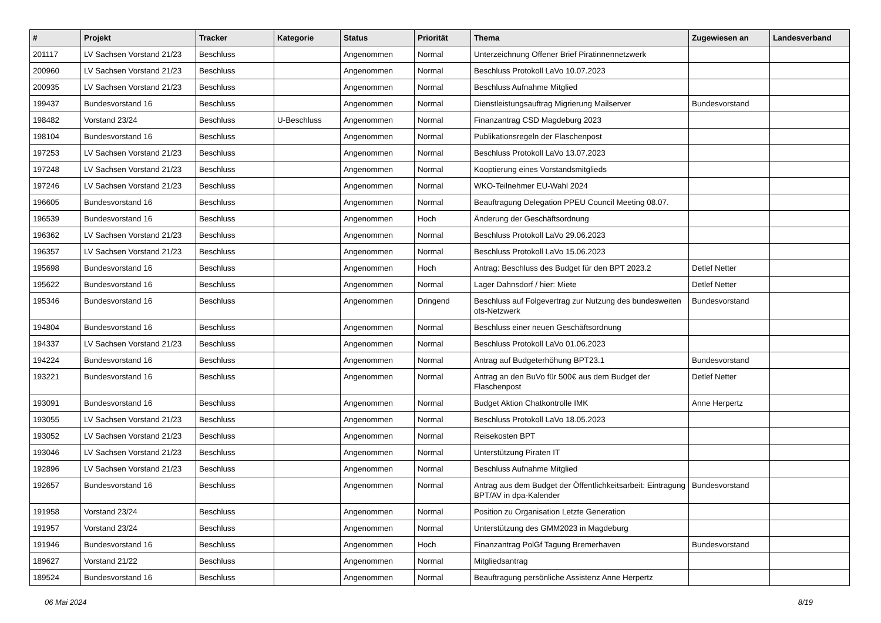| # | Projekt | Tracker | Kategorie | Status | Priorität | Thema | Zugewiesen an | Landesverband |
| --- | --- | --- | --- | --- | --- | --- | --- | --- |
| 201117 | LV Sachsen Vorstand 21/23 | Beschluss | | Angenommen | Normal | Unterzeichnung Offener Brief Piratinnennetzwerk | | |
| 200960 | LV Sachsen Vorstand 21/23 | Beschluss | | Angenommen | Normal | Beschluss Protokoll LaVo 10.07.2023 | | |
| 200935 | LV Sachsen Vorstand 21/23 | Beschluss | | Angenommen | Normal | Beschluss Aufnahme Mitglied | | |
| 199437 | Bundesvorstand 16 | Beschluss | | Angenommen | Normal | Dienstleistungsauftrag Migrierung Mailserver | Bundesvorstand | |
| 198482 | Vorstand 23/24 | Beschluss | U-Beschluss | Angenommen | Normal | Finanzantrag CSD Magdeburg 2023 | | |
| 198104 | Bundesvorstand 16 | Beschluss | | Angenommen | Normal | Publikationsregeln der Flaschenpost | | |
| 197253 | LV Sachsen Vorstand 21/23 | Beschluss | | Angenommen | Normal | Beschluss Protokoll LaVo 13.07.2023 | | |
| 197248 | LV Sachsen Vorstand 21/23 | Beschluss | | Angenommen | Normal | Kooptierung eines Vorstandsmitglieds | | |
| 197246 | LV Sachsen Vorstand 21/23 | Beschluss | | Angenommen | Normal | WKO-Teilnehmer EU-Wahl 2024 | | |
| 196605 | Bundesvorstand 16 | Beschluss | | Angenommen | Normal | Beauftragung Delegation PPEU Council Meeting 08.07. | | |
| 196539 | Bundesvorstand 16 | Beschluss | | Angenommen | Hoch | Änderung der Geschäftsordnung | | |
| 196362 | LV Sachsen Vorstand 21/23 | Beschluss | | Angenommen | Normal | Beschluss Protokoll LaVo 29.06.2023 | | |
| 196357 | LV Sachsen Vorstand 21/23 | Beschluss | | Angenommen | Normal | Beschluss Protokoll LaVo 15.06.2023 | | |
| 195698 | Bundesvorstand 16 | Beschluss | | Angenommen | Hoch | Antrag: Beschluss des Budget für den BPT 2023.2 | Detlef Netter | |
| 195622 | Bundesvorstand 16 | Beschluss | | Angenommen | Normal | Lager Dahnsdorf / hier: Miete | Detlef Netter | |
| 195346 | Bundesvorstand 16 | Beschluss | | Angenommen | Dringend | Beschluss auf Folgevertrag zur Nutzung des bundesweiten ots-Netzwerk | Bundesvorstand | |
| 194804 | Bundesvorstand 16 | Beschluss | | Angenommen | Normal | Beschluss einer neuen Geschäftsordnung | | |
| 194337 | LV Sachsen Vorstand 21/23 | Beschluss | | Angenommen | Normal | Beschluss Protokoll LaVo 01.06.2023 | | |
| 194224 | Bundesvorstand 16 | Beschluss | | Angenommen | Normal | Antrag auf Budgeterhöhung BPT23.1 | Bundesvorstand | |
| 193221 | Bundesvorstand 16 | Beschluss | | Angenommen | Normal | Antrag an den BuVo für 500€ aus dem Budget der Flaschenpost | Detlef Netter | |
| 193091 | Bundesvorstand 16 | Beschluss | | Angenommen | Normal | Budget Aktion Chatkontrolle IMK | Anne Herpertz | |
| 193055 | LV Sachsen Vorstand 21/23 | Beschluss | | Angenommen | Normal | Beschluss Protokoll LaVo 18.05.2023 | | |
| 193052 | LV Sachsen Vorstand 21/23 | Beschluss | | Angenommen | Normal | Reisekosten BPT | | |
| 193046 | LV Sachsen Vorstand 21/23 | Beschluss | | Angenommen | Normal | Unterstützung Piraten IT | | |
| 192896 | LV Sachsen Vorstand 21/23 | Beschluss | | Angenommen | Normal | Beschluss Aufnahme Mitglied | | |
| 192657 | Bundesvorstand 16 | Beschluss | | Angenommen | Normal | Antrag aus dem Budget der Öffentlichkeitsarbeit: Eintragung BPT/AV in dpa-Kalender | Bundesvorstand | |
| 191958 | Vorstand 23/24 | Beschluss | | Angenommen | Normal | Position zu Organisation Letzte Generation | | |
| 191957 | Vorstand 23/24 | Beschluss | | Angenommen | Normal | Unterstützung des GMM2023 in Magdeburg | | |
| 191946 | Bundesvorstand 16 | Beschluss | | Angenommen | Hoch | Finanzantrag PolGf Tagung Bremerhaven | Bundesvorstand | |
| 189627 | Vorstand 21/22 | Beschluss | | Angenommen | Normal | Mitgliedsantrag | | |
| 189524 | Bundesvorstand 16 | Beschluss | | Angenommen | Normal | Beauftragung persönliche Assistenz Anne Herpertz | | |
06 Mai 2024 8/19